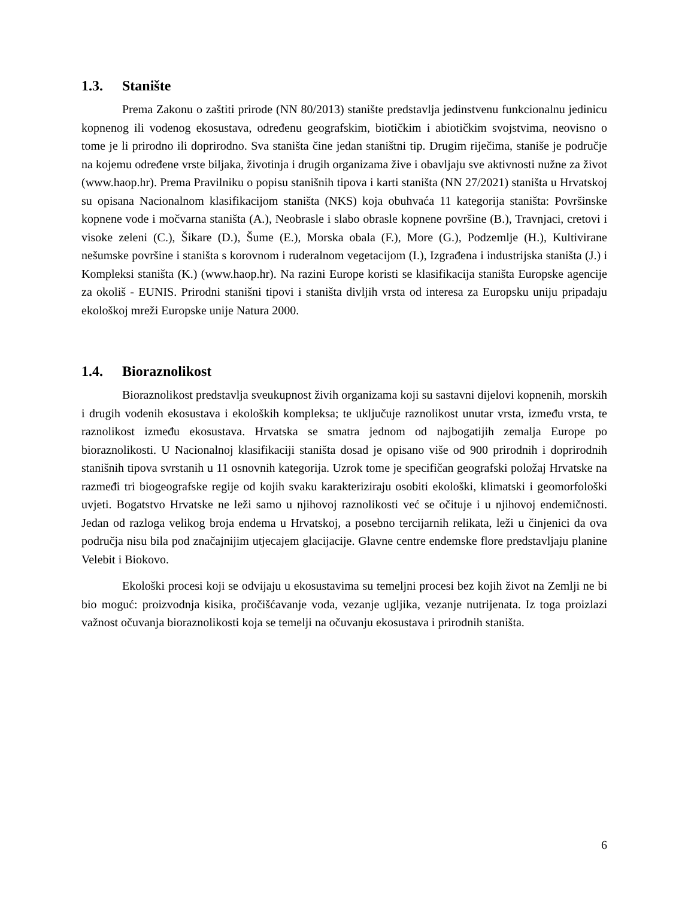1.3. Stanište
Prema Zakonu o zaštiti prirode (NN 80/2013) stanište predstavlja jedinstvenu funkcionalnu jedinicu kopnenog ili vodenog ekosustava, određenu geografskim, biotičkim i abiotičkim svojstvima, neovisno o tome je li prirodno ili doprirodno. Sva staništa čine jedan staništni tip. Drugim riječima, staniše je područje na kojemu određene vrste biljaka, životinja i drugih organizama žive i obavljaju sve aktivnosti nužne za život (www.haop.hr). Prema Pravilniku o popisu stanišnih tipova i karti staništa (NN 27/2021) staništa u Hrvatskoj su opisana Nacionalnom klasifikacijom staništa (NKS) koja obuhvaća 11 kategorija staništa: Površinske kopnene vode i močvarna staništa (A.), Neobrasle i slabo obrasle kopnene površine (B.), Travnjaci, cretovi i visoke zeleni (C.), Šikare (D.), Šume (E.), Morska obala (F.), More (G.), Podzemlje (H.), Kultivirane nešumske površine i staništa s korovnom i ruderalnom vegetacijom (I.), Izgrađena i industrijska staništa (J.) i Kompleksi staništa (K.) (www.haop.hr). Na razini Europe koristi se klasifikacija staništa Europske agencije za okoliš - EUNIS. Prirodni stanišni tipovi i staništa divljih vrsta od interesa za Europsku uniju pripadaju ekološkoj mreži Europske unije Natura 2000.
1.4. Bioraznolikost
Bioraznolikost predstavlja sveukupnost živih organizama koji su sastavni dijelovi kopnenih, morskih i drugih vodenih ekosustava i ekoloških kompleksa; te uključuje raznolikost unutar vrsta, između vrsta, te raznolikost između ekosustava. Hrvatska se smatra jednom od najbogatijih zemalja Europe po bioraznolikosti. U Nacionalnoj klasifikaciji staništa dosad je opisano više od 900 prirodnih i doprirodnih stanišnih tipova svrstanih u 11 osnovnih kategorija. Uzrok tome je specifičan geografski položaj Hrvatske na razmeđi tri biogeografske regije od kojih svaku karakteriziraju osobiti ekološki, klimatski i geomorfološki uvjeti. Bogatstvo Hrvatske ne leži samo u njihovoj raznolikosti već se očituje i u njihovoj endemičnosti. Jedan od razloga velikog broja endema u Hrvatskoj, a posebno tercijarnih relikata, leži u činjenici da ova područja nisu bila pod značajnijim utjecajem glacijacije. Glavne centre endemske flore predstavljaju planine Velebit i Biokovo.
Ekološki procesi koji se odvijaju u ekosustavima su temeljni procesi bez kojih život na Zemlji ne bi bio moguć: proizvodnja kisika, pročišćavanje voda, vezanje ugljika, vezanje nutrijenata. Iz toga proizlazi važnost očuvanja bioraznolikosti koja se temelji na očuvanju ekosustava i prirodnih staništa.
6